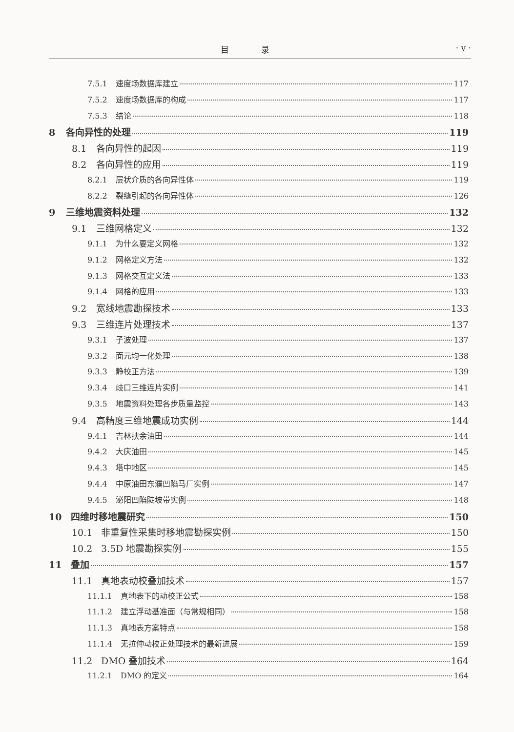目 录 · v ·
7.5.1 速度场数据库建立 117
7.5.2 速度场数据库的构成 117
7.5.3 结论 118
8 各向异性的处理 119
8.1 各向异性的起因 119
8.2 各向异性的应用 119
8.2.1 层状介质的各向异性体 119
8.2.2 裂缝引起的各向异性体 126
9 三维地震资料处理 132
9.1 三维网格定义 132
9.1.1 为什么要定义网格 132
9.1.2 网格定义方法 132
9.1.3 网格交互定义法 133
9.1.4 网格的应用 133
9.2 宽线地震勘探技术 133
9.3 三维连片处理技术 137
9.3.1 子波处理 137
9.3.2 面元均一化处理 138
9.3.3 静校正方法 139
9.3.4 歧口三维连片实例 141
9.3.5 地震资料处理各步质量监控 143
9.4 高精度三维地震成功实例 144
9.4.1 吉林扶余油田 144
9.4.2 大庆油田 145
9.4.3 塔中地区 145
9.4.4 中原油田东濮凹陷马厂实例 147
9.4.5 泌阳凹陷陡坡带实例 148
10 四维时移地震研究 150
10.1 非重复性采集时移地震勘探实例 150
10.2 3.5D 地震勘探实例 155
11 叠加 157
11.1 真地表动校叠加技术 157
11.1.1 真地表下的动校正公式 158
11.1.2 建立浮动基准面（与常规相同） 158
11.1.3 真地表方案特点 158
11.1.4 无拉伸动校正处理技术的最新进展 159
11.2 DMO 叠加技术 164
11.2.1 DMO 的定义 164